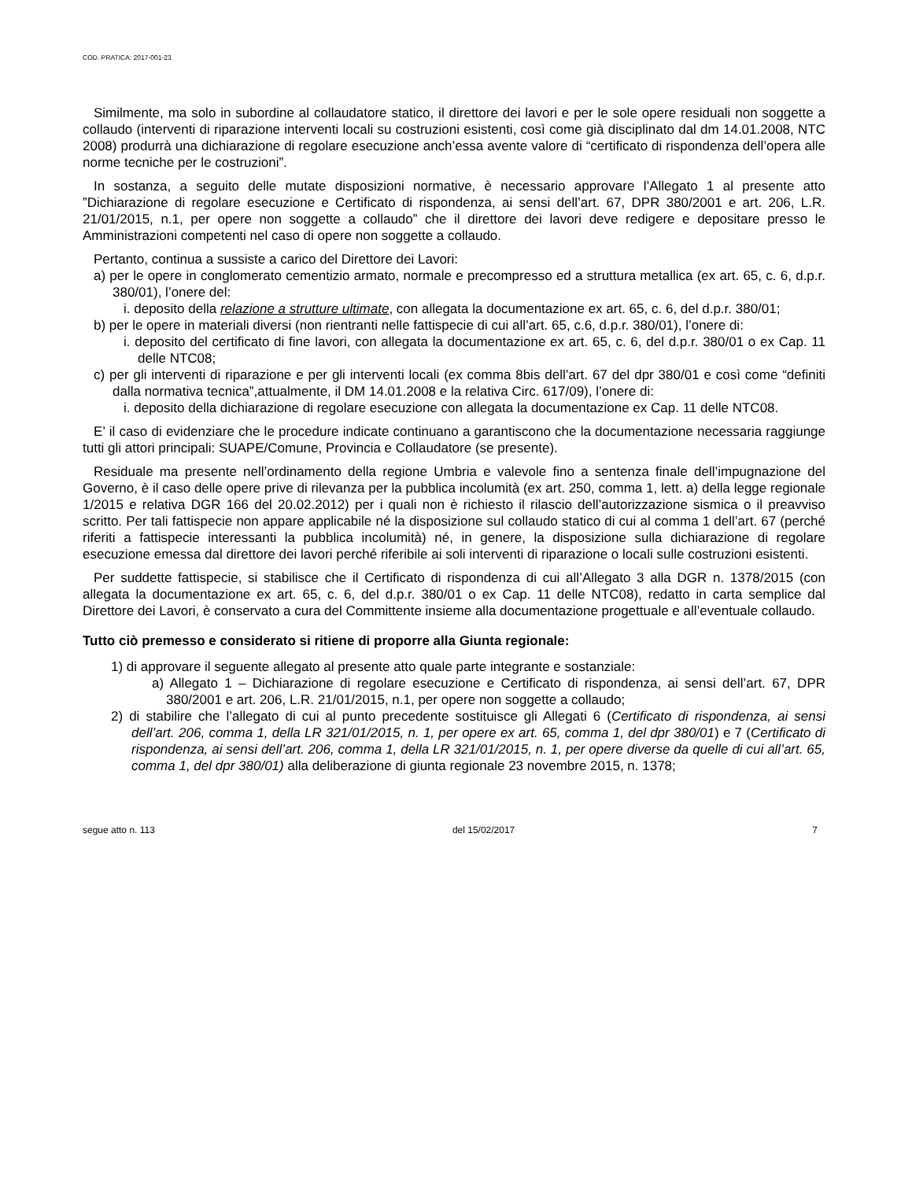COD. PRATICA: 2017-001-23
Similmente, ma solo in subordine al collaudatore statico, il direttore dei lavori e per le sole opere residuali non soggette a collaudo (interventi di riparazione interventi locali su costruzioni esistenti, così come già disciplinato dal dm 14.01.2008, NTC 2008) produrrà una dichiarazione di regolare esecuzione anch’essa avente valore di “certificato di rispondenza dell’opera alle norme tecniche per le costruzioni”.
In sostanza, a seguito delle mutate disposizioni normative, è necessario approvare l’Allegato 1 al presente atto ”Dichiarazione di regolare esecuzione e Certificato di rispondenza, ai sensi dell’art. 67, DPR 380/2001 e art. 206, L.R. 21/01/2015, n.1, per opere non soggette a collaudo” che il direttore dei lavori deve redigere e depositare presso le Amministrazioni competenti nel caso di opere non soggette a collaudo.
Pertanto, continua a sussiste a carico del Direttore dei Lavori:
a) per le opere in conglomerato cementizio armato, normale e precompresso ed a struttura metallica (ex art. 65, c. 6, d.p.r. 380/01), l’onere del:
i. deposito della relazione a strutture ultimate, con allegata la documentazione ex art. 65, c. 6, del d.p.r. 380/01;
b) per le opere in materiali diversi (non rientranti nelle fattispecie di cui all’art. 65, c.6, d.p.r. 380/01), l’onere di:
i. deposito del certificato di fine lavori, con allegata la documentazione ex art. 65, c. 6, del d.p.r. 380/01 o ex Cap. 11 delle NTC08;
c) per gli interventi di riparazione e per gli interventi locali (ex comma 8bis dell’art. 67 del dpr 380/01 e così come “definiti dalla normativa tecnica”,attualmente, il DM 14.01.2008 e la relativa Circ. 617/09), l’onere di:
i. deposito della dichiarazione di regolare esecuzione con allegata la documentazione ex Cap. 11 delle NTC08.
E’ il caso di evidenziare che le procedure indicate continuano a garantiscono che la documentazione necessaria raggiunge tutti gli attori principali: SUAPE/Comune, Provincia e Collaudatore (se presente).
Residuale ma presente nell’ordinamento della regione Umbria e valevole fino a sentenza finale dell’impugnazione del Governo, è il caso delle opere prive di rilevanza per la pubblica incolumità (ex art. 250, comma 1, lett. a) della legge regionale 1/2015 e relativa DGR 166 del 20.02.2012) per i quali non è richiesto il rilascio dell’autorizzazione sismica o il preavviso scritto. Per tali fattispecie non appare applicabile né la disposizione sul collaudo statico di cui al comma 1 dell’art. 67 (perché riferiti a fattispecie interessanti la pubblica incolumità) né, in genere, la disposizione sulla dichiarazione di regolare esecuzione emessa dal direttore dei lavori perché riferibile ai soli interventi di riparazione o locali sulle costruzioni esistenti.
Per suddette fattispecie, si stabilisce che il Certificato di rispondenza di cui all’Allegato 3 alla DGR n. 1378/2015 (con allegata la documentazione ex art. 65, c. 6, del d.p.r. 380/01 o ex Cap. 11 delle NTC08), redatto in carta semplice dal Direttore dei Lavori, è conservato a cura del Committente insieme alla documentazione progettuale e all’eventuale collaudo.
Tutto ciò premesso e considerato si ritiene di proporre alla Giunta regionale:
1) di approvare il seguente allegato al presente atto quale parte integrante e sostanziale:
a) Allegato 1 – Dichiarazione di regolare esecuzione e Certificato di rispondenza, ai sensi dell’art. 67, DPR 380/2001 e art. 206, L.R. 21/01/2015, n.1, per opere non soggette a collaudo;
2) di stabilire che l’allegato di cui al punto precedente sostituisce gli Allegati 6 (Certificato di rispondenza, ai sensi dell’art. 206, comma 1, della LR 321/01/2015, n. 1, per opere ex art. 65, comma 1, del dpr 380/01) e 7 (Certificato di rispondenza, ai sensi dell’art. 206, comma 1, della LR 321/01/2015, n. 1, per opere diverse da quelle di cui all’art. 65, comma 1, del dpr 380/01) alla deliberazione di giunta regionale 23 novembre 2015, n. 1378;
segue atto n. 113 del 15/02/2017 7